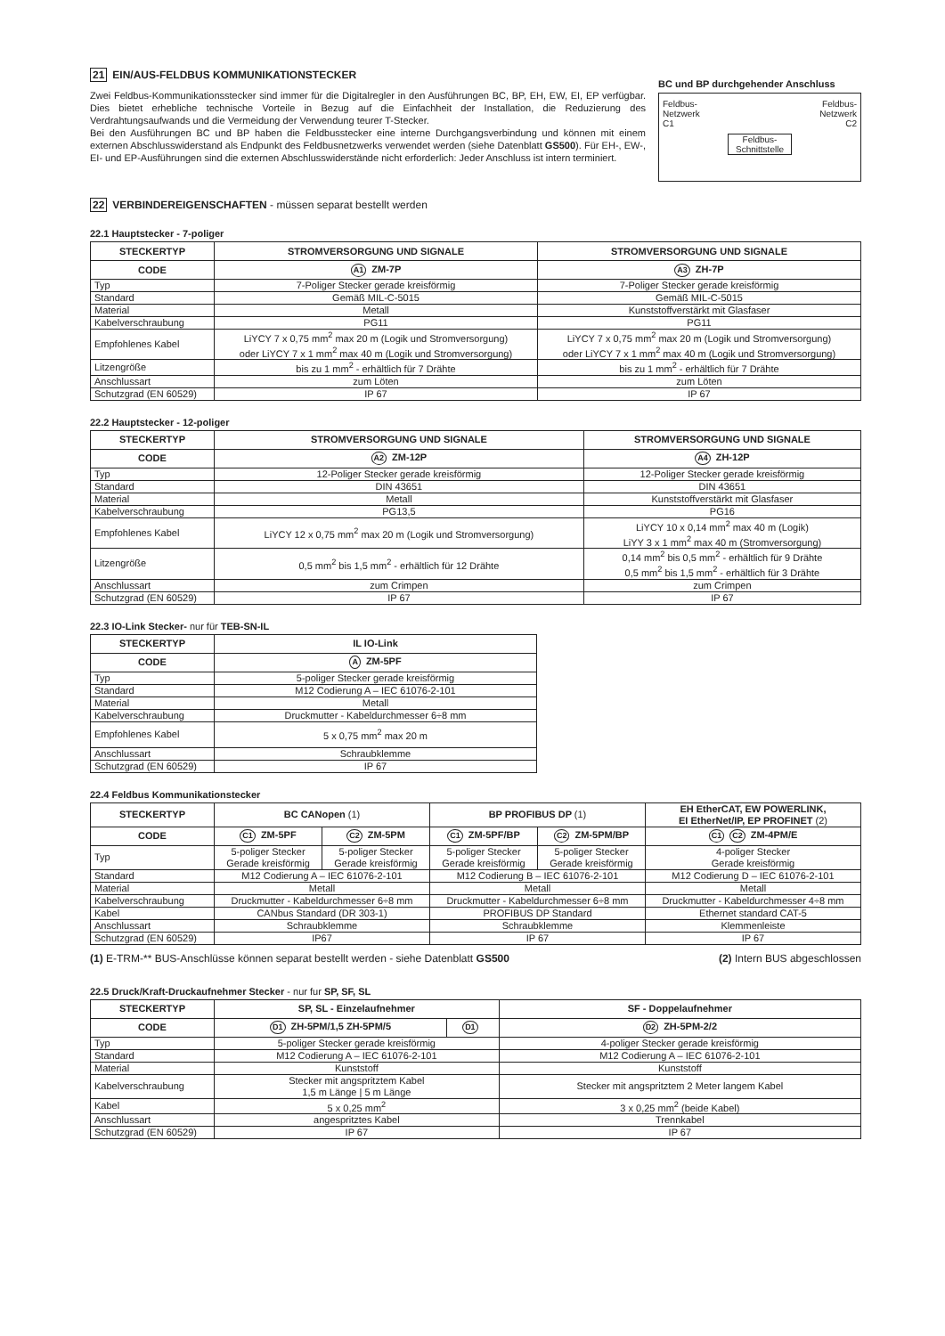21 EIN/AUS-FELDBUS KOMMUNIKATIONSTECKER
Zwei Feldbus-Kommunikationsstecker sind immer für die Digitalregler in den Ausführungen BC, BP, EH, EW, EI, EP verfügbar. Dies bietet erhebliche technische Vorteile in Bezug auf die Einfachheit der Installation, die Reduzierung des Verdrahtungsaufwands und die Vermeidung der Verwendung teurer T-Stecker.
Bei den Ausführungen BC und BP haben die Feldbusstecker eine interne Durchgangsverbindung und können mit einem externen Abschlusswiderstand als Endpunkt des Feldbusnetzwerks verwendet werden (siehe Datenblatt GS500). Für EH-, EW-, EI- und EP-Ausführungen sind die externen Abschlusswiderstände nicht erforderlich: Jeder Anschluss ist intern terminiert.
BC und BP durchgehender Anschluss
Feldbus-
Netzwerk
C1 Feldbus-
Netzwerk
C2
Feldbus-
Schnittstelle
22 VERBINDEREIGENSCHAFTEN - müssen separat bestellt werden
22.1 Hauptstecker - 7-poliger
| STECKERTYP | STROMVERSORGUNG UND SIGNALE | STROMVERSORGUNG UND SIGNALE |
| --- | --- | --- |
| CODE | A1 ZM-7P | A3 ZH-7P |
| Typ | 7-Poliger Stecker gerade kreisförmig | 7-Poliger Stecker gerade kreisförmig |
| Standard | Gemäß MIL-C-5015 | Gemäß MIL-C-5015 |
| Material | Metall | Kunststoffverstärkt mit Glasfaser |
| Kabelverschraubung | PG11 | PG11 |
| Empfohlenes Kabel | LiYCY 7 x 0,75 mm<sup>2</sup> max 20 m (Logik und Stromversorgung) oder LiYCY 7 x 1 mm<sup>2</sup> max 40 m (Logik und Stromversorgung) | LiYCY 7 x 0,75 mm<sup>2</sup> max 20 m (Logik und Stromversorgung) oder LiYCY 7 x 1 mm<sup>2</sup> max 40 m (Logik und Stromversorgung) |
| Litzengröße | bis zu 1 mm<sup>2</sup> - erhältlich für 7 Drähte | bis zu 1 mm<sup>2</sup> - erhältlich für 7 Drähte |
| Anschlussart | zum Löten | zum Löten |
| Schutzgrad (EN 60529) | IP 67 | IP 67 |
22.2 Hauptstecker - 12-poliger
| STECKERTYP | STROMVERSORGUNG UND SIGNALE | STROMVERSORGUNG UND SIGNALE |
| --- | --- | --- |
| CODE | A2 ZM-12P | A4 ZH-12P |
| Typ | 12-Poliger Stecker gerade kreisförmig | 12-Poliger Stecker gerade kreisförmig |
| Standard | DIN 43651 | DIN 43651 |
| Material | Metall | Kunststoffverstärkt mit Glasfaser |
| Kabelverschraubung | PG13,5 | PG16 |
| Empfohlenes Kabel | LiYCY 12 x 0,75 mm<sup>2</sup> max 20 m (Logik und Stromversorgung) | LiYCY 10 x 0,14 mm<sup>2</sup> max 40 m (Logik) LiYY 3 x 1 mm<sup>2</sup> max 40 m (Stromversorgung) |
| Litzengröße | 0,5 mm<sup>2</sup> bis 1,5 mm<sup>2</sup> - erhältlich für 12 Drähte | 0,14 mm<sup>2</sup> bis 0,5 mm<sup>2</sup> - erhältlich für 9 Drähte 0,5 mm<sup>2</sup> bis 1,5 mm<sup>2</sup> - erhältlich für 3 Drähte |
| Anschlussart | zum Crimpen | zum Crimpen |
| Schutzgrad (EN 60529) | IP 67 | IP 67 |
22.3 IO-Link Stecker- nur für TEB-SN-IL
| STECKERTYP | IL IO-Link |
| --- | --- |
| CODE | A ZM-5PF |
| Typ | 5-poliger Stecker gerade kreisförmig |
| Standard | M12 Codierung A – IEC 61076-2-101 |
| Material | Metall |
| Kabelverschraubung | Druckmutter - Kabeldurchmesser 6÷8 mm |
| Empfohlenes Kabel | 5 x 0,75 mm<sup>2</sup> max 20 m |
| Anschlussart | Schraubklemme |
| Schutzgrad (EN 60529) | IP 67 |
22.4 Feldbus Kommunikationstecker
| STECKERTYP | BC CANopen (1) | | BP PROFIBUS DP (1) | | EH EtherCAT, EW POWERLINK, EI EtherNet/IP, EP PROFINET (2) |
| --- | --- | --- | --- | --- | --- |
| CODE | C1 ZM-5PF | C2 ZM-5PM | C1 ZM-5PF/BP | C2 ZM-5PM/BP | C1 C2 ZM-4PM/E |
| Typ | 5-poliger Stecker Gerade kreisförmig | 5-poliger Stecker Gerade kreisförmig | 5-poliger Stecker Gerade kreisförmig | 5-poliger Stecker Gerade kreisförmig | 4-poliger Stecker Gerade kreisförmig |
| Standard | M12 Codierung A – IEC 61076-2-101 | | M12 Codierung B – IEC 61076-2-101 | | M12 Codierung D – IEC 61076-2-101 |
| Material | Metall | | Metall | | Metall |
| Kabelverschraubung | Druckmutter - Kabeldurchmesser 6÷8 mm | | Druckmutter - Kabeldurchmesser 6÷8 mm | | Druckmutter - Kabeldurchmesser 4÷8 mm |
| Kabel | CANbus Standard (DR 303-1) | | PROFIBUS DP Standard | | Ethernet standard CAT-5 |
| Anschlussart | Schraubklemme | | Schraubklemme | | Klemmenleiste |
| Schutzgrad (EN 60529) | IP67 | | IP 67 | | IP 67 |
(1) E-TRM-** BUS-Anschlüsse können separat bestellt werden - siehe Datenblatt GS500 (2) Intern BUS abgeschlossen
22.5 Druck/Kraft-Druckaufnehmer Stecker - nur fur SP, SF, SL
| STECKERTYP | SP, SL - Einzelaufnehmer | | SF - Doppelaufnehmer |
| --- | --- | --- | --- |
| CODE | D1 ZH-5PM/1,5 ZH-5PM/5 | D1 | D2 ZH-5PM-2/2 |
| Typ | 5-poliger Stecker gerade kreisförmig | | 4-poliger Stecker gerade kreisförmig |
| Standard | M12 Codierung A – IEC 61076-2-101 | | M12 Codierung A – IEC 61076-2-101 |
| Material | Kunststoff | | Kunststoff |
| Kabelverschraubung | Stecker mit angspritztem Kabel 1,5 m Länge / 5 m Länge | | Stecker mit angspritztem 2 Meter langem Kabel |
| Kabel | 5 x 0,25 mm<sup>2</sup> | | 3 x 0,25 mm<sup>2</sup> (beide Kabel) |
| Anschlussart | angespritztes Kabel | | Trennkabel |
| Schutzgrad (EN 60529) | IP 67 | | IP 67 |